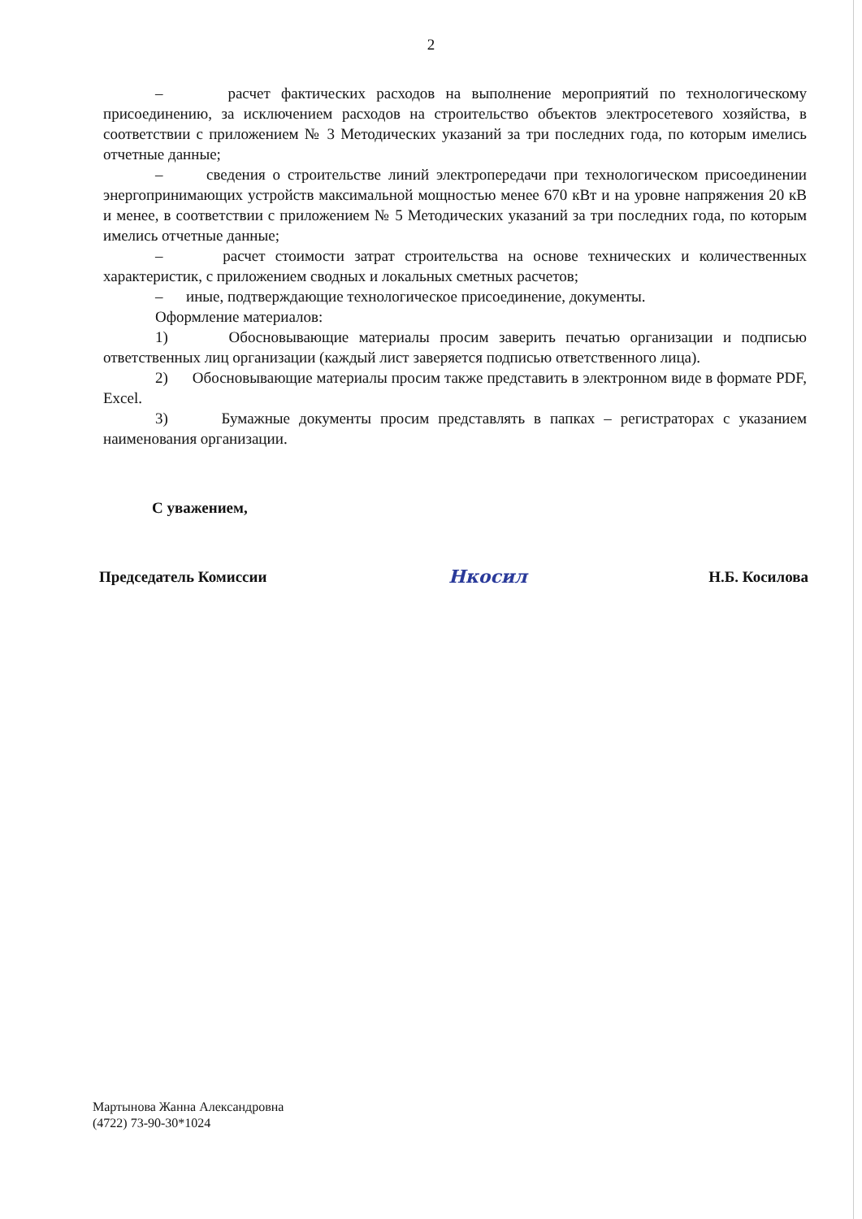2
– расчет фактических расходов на выполнение мероприятий по технологическому присоединению, за исключением расходов на строительство объектов электросетевого хозяйства, в соответствии с приложением № 3 Методических указаний за три последних года, по которым имелись отчетные данные;
– сведения о строительстве линий электропередачи при технологическом присоединении энергопринимающих устройств максимальной мощностью менее 670 кВт и на уровне напряжения 20 кВ и менее, в соответствии с приложением № 5 Методических указаний за три последних года, по которым имелись отчетные данные;
– расчет стоимости затрат строительства на основе технических и количественных характеристик, с приложением сводных и локальных сметных расчетов;
– иные, подтверждающие технологическое присоединение, документы.
Оформление материалов:
1) Обосновывающие материалы просим заверить печатью организации и подписью ответственных лиц организации (каждый лист заверяется подписью ответственного лица).
2) Обосновывающие материалы просим также представить в электронном виде в формате PDF, Excel.
3) Бумажные документы просим представлять в папках – регистраторах с указанием наименования организации.
С уважением,
Председатель Комиссии Нкосил Н.Б. Косилова
Мартынова Жанна Александровна
(4722) 73-90-30*1024